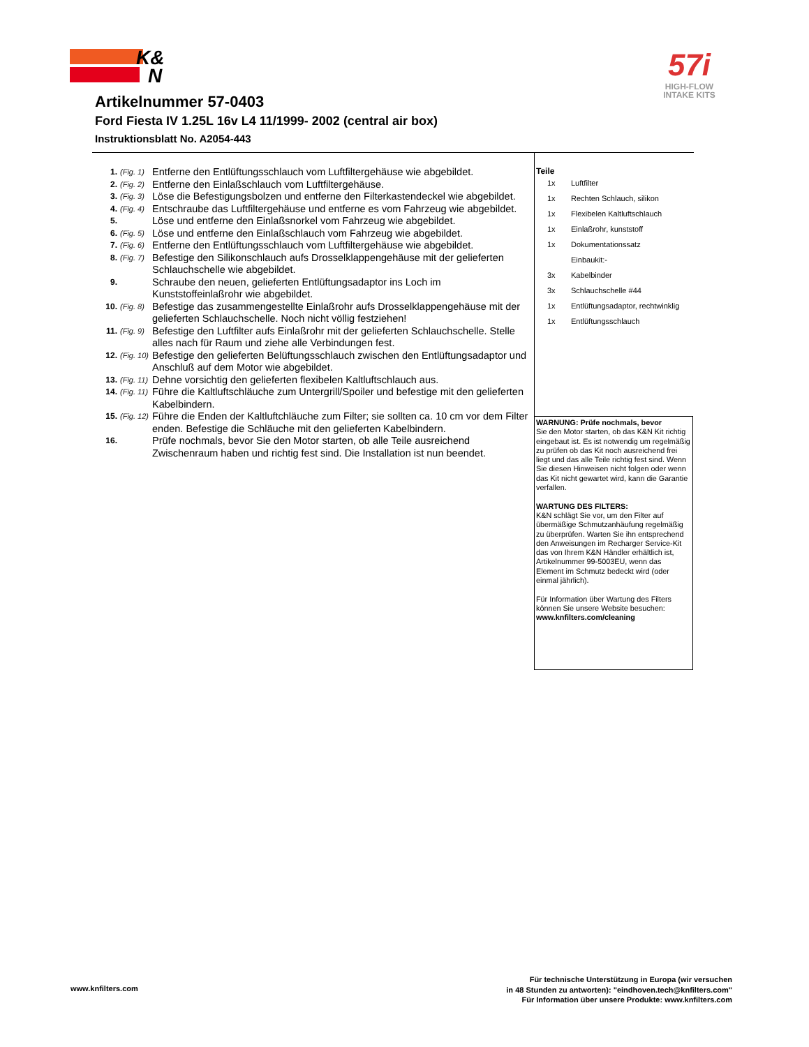K&
N
57i
HIGH-FLOW
INTAKE KITS
Artikelnummer 57-0403
Ford Fiesta IV 1.25L 16v L4 11/1999- 2002 (central air box)
Instruktionsblatt No. A2054-443
1. (Fig. 1) Entferne den Entlüftungsschlauch vom Luftfiltergehäuse wie abgebildet.
2. (Fig. 2) Entferne den Einlaßschlauch vom Luftfiltergehäuse.
3. (Fig. 3) Löse die Befestigungsbolzen und entferne den Filterkastendeckel wie abgebildet.
4. (Fig. 4) Entschraube das Luftfiltergehäuse und entferne es vom Fahrzeug wie abgebildet.
5. Löse und entferne den Einlaßsnorkel vom Fahrzeug wie abgebildet.
6. (Fig. 5) Löse und entferne den Einlaßschlauch vom Fahrzeug wie abgebildet.
7. (Fig. 6) Entferne den Entlüftungsschlauch vom Luftfiltergehäuse wie abgebildet.
8. (Fig. 7) Befestige den Silikonschlauch aufs Drosselklappengehäuse mit der gelieferten Schlauchschelle wie abgebildet.
9. Schraube den neuen, gelieferten Entlüftungsadaptor ins Loch im Kunststoffeinlaßrohr wie abgebildet.
10. (Fig. 8) Befestige das zusammengestellte Einlaßrohr aufs Drosselklappengehäuse mit der gelieferten Schlauchschelle. Noch nicht völlig festziehen!
11. (Fig. 9) Befestige den Luftfilter aufs Einlaßrohr mit der gelieferten Schlauchschelle. Stelle alles nach für Raum und ziehe alle Verbindungen fest.
12. (Fig. 10) Befestige den gelieferten Belüftungsschlauch zwischen den Entlüftungsadaptor und Anschluß auf dem Motor wie abgebildet.
13. (Fig. 11) Dehne vorsichtig den gelieferten flexibelen Kaltluftschlauch aus.
14. (Fig. 11) Führe die Kaltluftschläuche zum Untergrill/Spoiler und befestige mit den gelieferten Kabelbindern.
15. (Fig. 12) Führe die Enden der Kaltluftchläuche zum Filter; sie sollten ca. 10 cm vor dem Filter enden. Befestige die Schläuche mit den gelieferten Kabelbindern.
16. Prüfe nochmals, bevor Sie den Motor starten, ob alle Teile ausreichend Zwischenraum haben und richtig fest sind. Die Installation ist nun beendet.
Teile
| 1x | Luftfilter |
| 1x | Rechten Schlauch, silikon |
| 1x | Flexibelen Kaltluftschlauch |
| 1x | Einlaßrohr, kunststoff |
| 1x | Dokumentationssatz |
| | Einbaukit:- |
| 3x | Kabelbinder |
| 3x | Schlauchschelle #44 |
| 1x | Entlüftungsadaptor, rechtwinklig |
| 1x | Entlüftungsschlauch |
WARNUNG: Prüfe nochmals, bevor
Sie den Motor starten, ob das K&N Kit richtig eingebaut ist. Es ist notwendig um regelmäßig zu prüfen ob das Kit noch ausreichend frei liegt und das alle Teile richtig fest sind. Wenn Sie diesen Hinweisen nicht folgen oder wenn das Kit nicht gewartet wird, kann die Garantie verfallen.
WARTUNG DES FILTERS:
K&N schlägt Sie vor, um den Filter auf übermäßige Schmutzanhäufung regelmäßig zu überprüfen. Warten Sie ihn entsprechend den Anweisungen im Recharger Service-Kit das von Ihrem K&N Händler erhältlich ist, Artikelnummer 99-5003EU, wenn das Element im Schmutz bedeckt wird (oder einmal jährlich).
Für Information über Wartung des Filters können Sie unsere Website besuchen:
www.knfilters.com/cleaning
www.knfilters.com
Für technische Unterstützung in Europa (wir versuchen
in 48 Stunden zu antworten): "eindhoven.tech@knfilters.com"
Für Information über unsere Produkte: www.knfilters.com